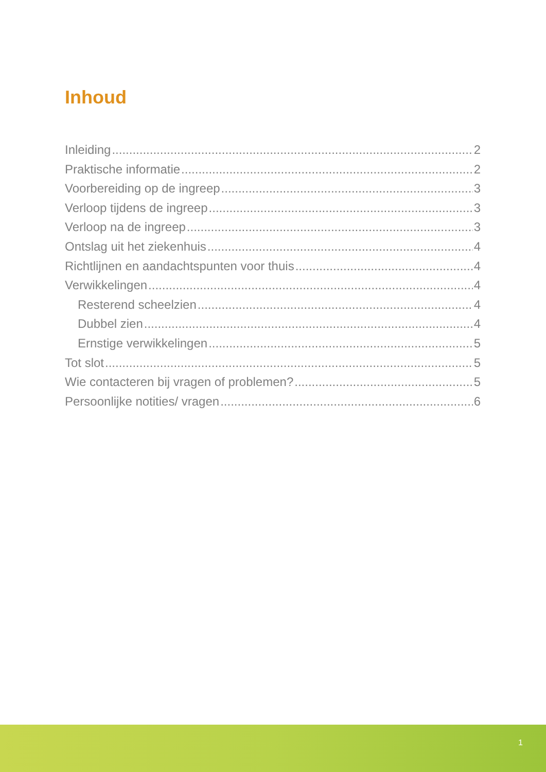Inhoud
Inleiding 2
Praktische informatie 2
Voorbereiding op de ingreep 3
Verloop tijdens de ingreep 3
Verloop na de ingreep 3
Ontslag uit het ziekenhuis 4
Richtlijnen en aandachtspunten voor thuis 4
Verwikkelingen 4
Resterend scheelzien 4
Dubbel zien 4
Ernstige verwikkelingen 5
Tot slot 5
Wie contacteren bij vragen of problemen? 5
Persoonlijke notities/ vragen 6
1